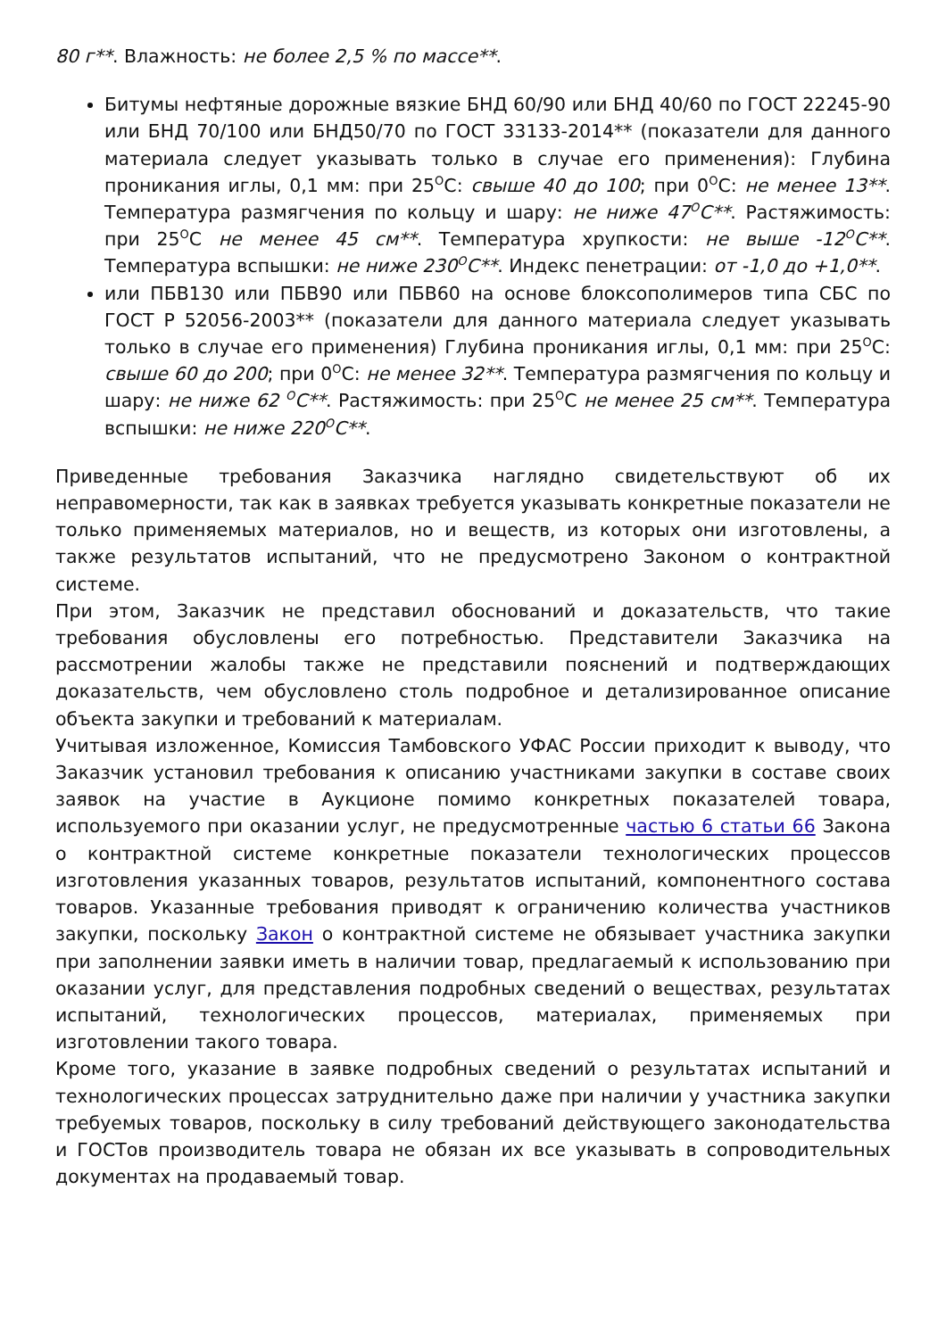80 г**. Влажность: не более 2,5 % по массе**.
Битумы нефтяные дорожные вязкие БНД 60/90 или БНД 40/60 по ГОСТ 22245-90 или БНД 70/100 или БНД50/70 по ГОСТ 33133-2014** (показатели для данного материала следует указывать только в случае его применения): Глубина проникания иглы, 0,1 мм: при 25<sup>О</sup>С: свыше 40 до 100; при 0<sup>О</sup>С: не менее 13**. Температура размягчения по кольцу и шару: не ниже 47<sup>О</sup>С**. Растяжимость: при 25<sup>О</sup>С не менее 45 см**. Температура хрупкости: не выше -12<sup>О</sup>С**. Температура вспышки: не ниже 230<sup>О</sup>С**. Индекс пенетрации: от -1,0 до +1,0**.
или ПБВ130 или ПБВ90 или ПБВ60 на основе блоксополимеров типа СБС по ГОСТ Р 52056-2003** (показатели для данного материала следует указывать только в случае его применения) Глубина проникания иглы, 0,1 мм: при 25<sup>О</sup>С: свыше 60 до 200; при 0<sup>О</sup>С: не менее 32**. Температура размягчения по кольцу и шару: не ниже 62 <sup>О</sup>С**. Растяжимость: при 25<sup>О</sup>С не менее 25 см**. Температура вспышки: не ниже 220<sup>О</sup>С**.
Приведенные требования Заказчика наглядно свидетельствуют об их неправомерности, так как в заявках требуется указывать конкретные показатели не только применяемых материалов, но и веществ, из которых они изготовлены, а также результатов испытаний, что не предусмотрено Законом о контрактной системе.
При этом, Заказчик не представил обоснований и доказательств, что такие требования обусловлены его потребностью. Представители Заказчика на рассмотрении жалобы также не представили пояснений и подтверждающих доказательств, чем обусловлено столь подробное и детализированное описание объекта закупки и требований к материалам.
Учитывая изложенное, Комиссия Тамбовского УФАС России приходит к выводу, что Заказчик установил требования к описанию участниками закупки в составе своих заявок на участие в Аукционе помимо конкретных показателей товара, используемого при оказании услуг, не предусмотренные частью 6 статьи 66 Закона о контрактной системе конкретные показатели технологических процессов изготовления указанных товаров, результатов испытаний, компонентного состава товаров. Указанные требования приводят к ограничению количества участников закупки, поскольку Закон о контрактной системе не обязывает участника закупки при заполнении заявки иметь в наличии товар, предлагаемый к использованию при оказании услуг, для представления подробных сведений о веществах, результатах испытаний, технологических процессов, материалах, применяемых при изготовлении такого товара.
Кроме того, указание в заявке подробных сведений о результатах испытаний и технологических процессах затруднительно даже при наличии у участника закупки требуемых товаров, поскольку в силу требований действующего законодательства и ГОСТов производитель товара не обязан их все указывать в сопроводительных документах на продаваемый товар.